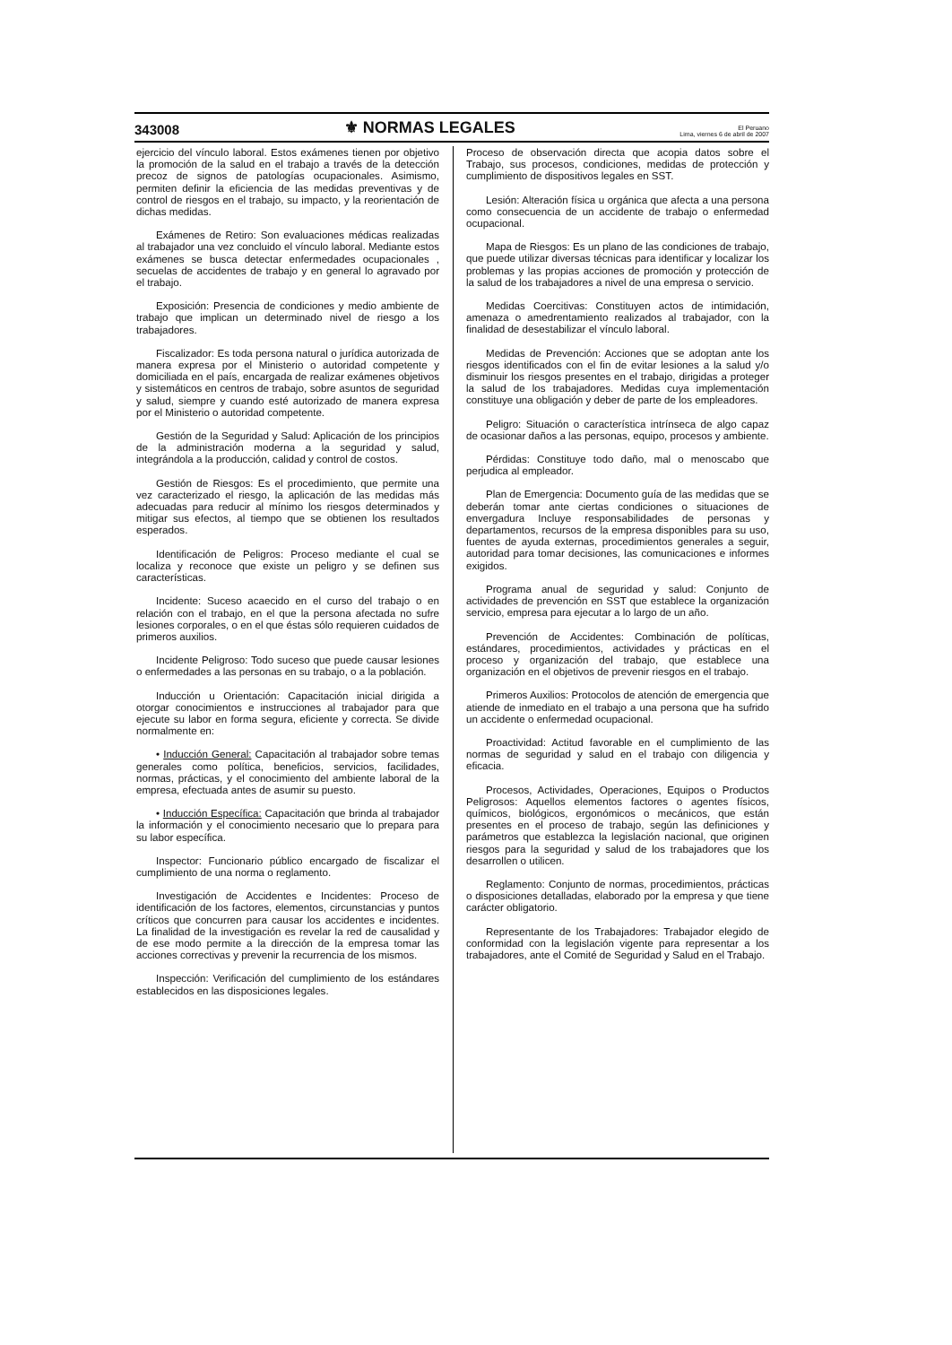343008 ⚜ NORMAS LEGALES El Peruano
Lima, viernes 6 de abril de 2007
ejercicio del vínculo laboral. Estos exámenes tienen por objetivo la promoción de la salud en el trabajo a través de la detección precoz de signos de patologías ocupacionales. Asimismo, permiten definir la eficiencia de las medidas preventivas y de control de riesgos en el trabajo, su impacto, y la reorientación de dichas medidas.
Exámenes de Retiro: Son evaluaciones médicas realizadas al trabajador una vez concluido el vínculo laboral. Mediante estos exámenes se busca detectar enfermedades ocupacionales , secuelas de accidentes de trabajo y en general lo agravado por el trabajo.
Exposición: Presencia de condiciones y medio ambiente de trabajo que implican un determinado nivel de riesgo a los trabajadores.
Fiscalizador: Es toda persona natural o jurídica autorizada de manera expresa por el Ministerio o autoridad competente y domiciliada en el país, encargada de realizar exámenes objetivos y sistemáticos en centros de trabajo, sobre asuntos de seguridad y salud, siempre y cuando esté autorizado de manera expresa por el Ministerio o autoridad competente.
Gestión de la Seguridad y Salud: Aplicación de los principios de la administración moderna a la seguridad y salud, integrándola a la producción, calidad y control de costos.
Gestión de Riesgos: Es el procedimiento, que permite una vez caracterizado el riesgo, la aplicación de las medidas más adecuadas para reducir al mínimo los riesgos determinados y mitigar sus efectos, al tiempo que se obtienen los resultados esperados.
Identificación de Peligros: Proceso mediante el cual se localiza y reconoce que existe un peligro y se definen sus características.
Incidente: Suceso acaecido en el curso del trabajo o en relación con el trabajo, en el que la persona afectada no sufre lesiones corporales, o en el que éstas sólo requieren cuidados de primeros auxilios.
Incidente Peligroso: Todo suceso que puede causar lesiones o enfermedades a las personas en su trabajo, o a la población.
Inducción u Orientación: Capacitación inicial dirigida a otorgar conocimientos e instrucciones al trabajador para que ejecute su labor en forma segura, eficiente y correcta. Se divide normalmente en:
• Inducción General: Capacitación al trabajador sobre temas generales como política, beneficios, servicios, facilidades, normas, prácticas, y el conocimiento del ambiente laboral de la empresa, efectuada antes de asumir su puesto.
• Inducción Específica: Capacitación que brinda al trabajador la información y el conocimiento necesario que lo prepara para su labor específica.
Inspector: Funcionario público encargado de fiscalizar el cumplimiento de una norma o reglamento.
Investigación de Accidentes e Incidentes: Proceso de identificación de los factores, elementos, circunstancias y puntos críticos que concurren para causar los accidentes e incidentes. La finalidad de la investigación es revelar la red de causalidad y de ese modo permite a la dirección de la empresa tomar las acciones correctivas y prevenir la recurrencia de los mismos.
Inspección: Verificación del cumplimiento de los estándares establecidos en las disposiciones legales.
Proceso de observación directa que acopia datos sobre el Trabajo, sus procesos, condiciones, medidas de protección y cumplimiento de dispositivos legales en SST.
Lesión: Alteración física u orgánica que afecta a una persona como consecuencia de un accidente de trabajo o enfermedad ocupacional.
Mapa de Riesgos: Es un plano de las condiciones de trabajo, que puede utilizar diversas técnicas para identificar y localizar los problemas y las propias acciones de promoción y protección de la salud de los trabajadores a nivel de una empresa o servicio.
Medidas Coercitivas: Constituyen actos de intimidación, amenaza o amedrentamiento realizados al trabajador, con la finalidad de desestabilizar el vínculo laboral.
Medidas de Prevención: Acciones que se adoptan ante los riesgos identificados con el fin de evitar lesiones a la salud y/o disminuir los riesgos presentes en el trabajo, dirigidas a proteger la salud de los trabajadores. Medidas cuya implementación constituye una obligación y deber de parte de los empleadores.
Peligro: Situación o característica intrínseca de algo capaz de ocasionar daños a las personas, equipo, procesos y ambiente.
Pérdidas: Constituye todo daño, mal o menoscabo que perjudica al empleador.
Plan de Emergencia: Documento guía de las medidas que se deberán tomar ante ciertas condiciones o situaciones de envergadura Incluye responsabilidades de personas y departamentos, recursos de la empresa disponibles para su uso, fuentes de ayuda externas, procedimientos generales a seguir, autoridad para tomar decisiones, las comunicaciones e informes exigidos.
Programa anual de seguridad y salud: Conjunto de actividades de prevención en SST que establece la organización servicio, empresa para ejecutar a lo largo de un año.
Prevención de Accidentes: Combinación de políticas, estándares, procedimientos, actividades y prácticas en el proceso y organización del trabajo, que establece una organización en el objetivos de prevenir riesgos en el trabajo.
Primeros Auxilios: Protocolos de atención de emergencia que atiende de inmediato en el trabajo a una persona que ha sufrido un accidente o enfermedad ocupacional.
Proactividad: Actitud favorable en el cumplimiento de las normas de seguridad y salud en el trabajo con diligencia y eficacia.
Procesos, Actividades, Operaciones, Equipos o Productos Peligrosos: Aquellos elementos factores o agentes físicos, químicos, biológicos, ergonómicos o mecánicos, que están presentes en el proceso de trabajo, según las definiciones y parámetros que establezca la legislación nacional, que originen riesgos para la seguridad y salud de los trabajadores que los desarrollen o utilicen.
Reglamento: Conjunto de normas, procedimientos, prácticas o disposiciones detalladas, elaborado por la empresa y que tiene carácter obligatorio.
Representante de los Trabajadores: Trabajador elegido de conformidad con la legislación vigente para representar a los trabajadores, ante el Comité de Seguridad y Salud en el Trabajo.